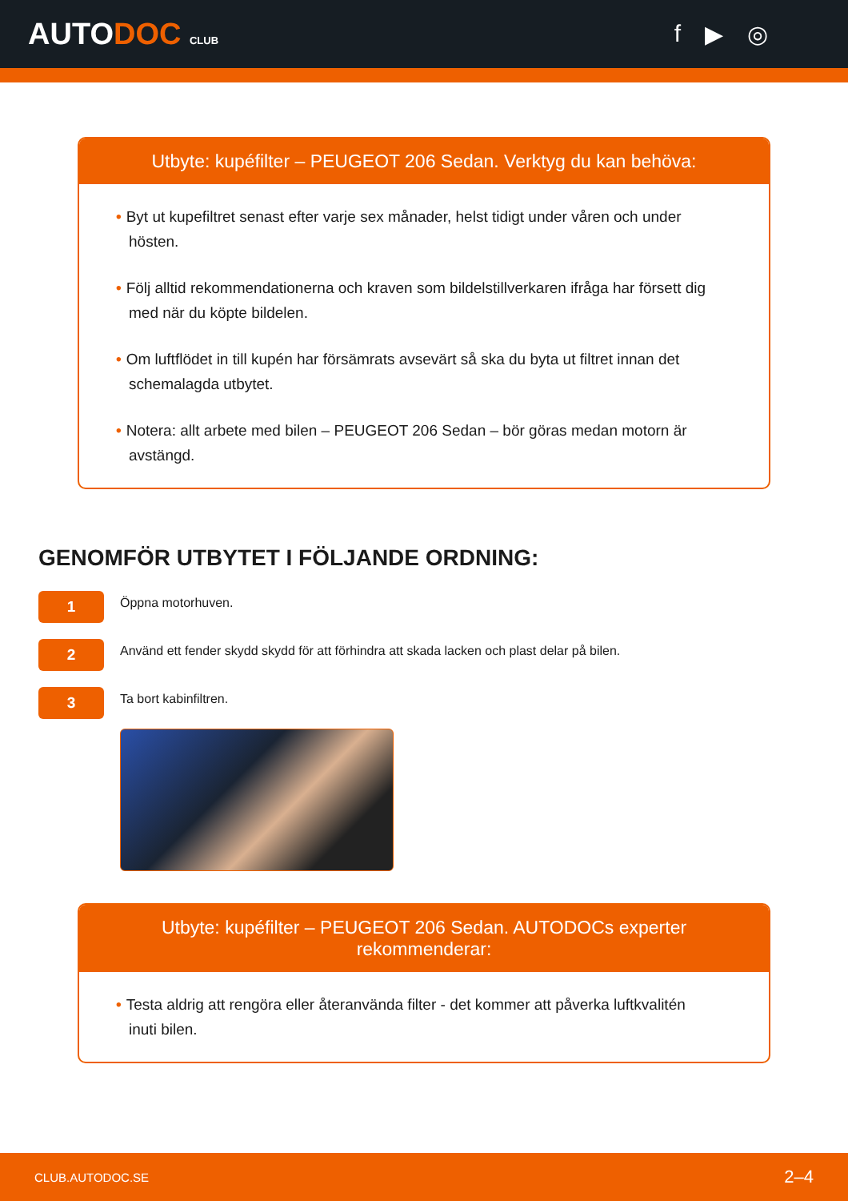AUTODOC CLUB
f ▶ ◎
Utbyte: kupéfilter – PEUGEOT 206 Sedan. Verktyg du kan behöva:
• Byt ut kupefiltret senast efter varje sex månader, helst tidigt under våren och under hösten.
• Följ alltid rekommendationerna och kraven som bildelstillverkaren ifråga har försett dig med när du köpte bildelen.
• Om luftflödet in till kupén har försämrats avsevärt så ska du byta ut filtret innan det schemalagda utbytet.
• Notera: allt arbete med bilen – PEUGEOT 206 Sedan – bör göras medan motorn är avstängd.
GENOMFÖR UTBYTET I FÖLJANDE ORDNING:
1
Öppna motorhuven.
2
Använd ett fender skydd skydd för att förhindra att skada lacken och plast delar på bilen.
3
Ta bort kabinfiltren.
Utbyte: kupéfilter – PEUGEOT 206 Sedan. AUTODOCs experter rekommenderar:
• Testa aldrig att rengöra eller återanvända filter - det kommer att påverka luftkvalitén inuti bilen.
CLUB.AUTODOC.SE 2–4